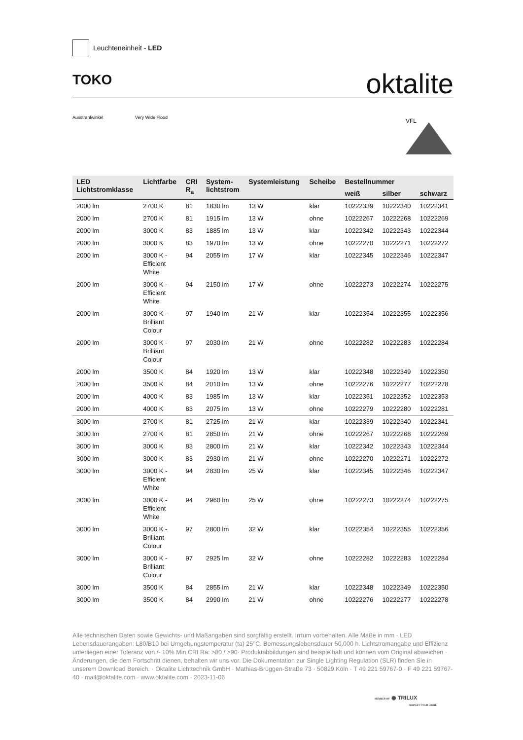Leuchteneinheit - LED
TOKO
oktalite
Ausstrahlwinkel Very Wide Flood VFL
| LED Lichtstromklasse | Lichtfarbe | CRI R<sub>a</sub> | System- lichtstrom | Systemleistung | Scheibe | Bestellnummer | | |
| --- | --- | --- | --- | --- | --- | --- | --- | --- |
| | | | | | | weiß | silber | schwarz |
| 2000 lm | 2700 K | 81 | 1830 lm | 13 W | klar | 10222339 | 10222340 | 10222341 |
| 2000 lm | 2700 K | 81 | 1915 lm | 13 W | ohne | 10222267 | 10222268 | 10222269 |
| 2000 lm | 3000 K | 83 | 1885 lm | 13 W | klar | 10222342 | 10222343 | 10222344 |
| 2000 lm | 3000 K | 83 | 1970 lm | 13 W | ohne | 10222270 | 10222271 | 10222272 |
| 2000 lm | 3000 K - Efficient White | 94 | 2055 lm | 17 W | klar | 10222345 | 10222346 | 10222347 |
| 2000 lm | 3000 K - Efficient White | 94 | 2150 lm | 17 W | ohne | 10222273 | 10222274 | 10222275 |
| 2000 lm | 3000 K - Brilliant Colour | 97 | 1940 lm | 21 W | klar | 10222354 | 10222355 | 10222356 |
| 2000 lm | 3000 K - Brilliant Colour | 97 | 2030 lm | 21 W | ohne | 10222282 | 10222283 | 10222284 |
| 2000 lm | 3500 K | 84 | 1920 lm | 13 W | klar | 10222348 | 10222349 | 10222350 |
| 2000 lm | 3500 K | 84 | 2010 lm | 13 W | ohne | 10222276 | 10222277 | 10222278 |
| 2000 lm | 4000 K | 83 | 1985 lm | 13 W | klar | 10222351 | 10222352 | 10222353 |
| 2000 lm | 4000 K | 83 | 2075 lm | 13 W | ohne | 10222279 | 10222280 | 10222281 |
| 3000 lm | 2700 K | 81 | 2725 lm | 21 W | klar | 10222339 | 10222340 | 10222341 |
| 3000 lm | 2700 K | 81 | 2850 lm | 21 W | ohne | 10222267 | 10222268 | 10222269 |
| 3000 lm | 3000 K | 83 | 2800 lm | 21 W | klar | 10222342 | 10222343 | 10222344 |
| 3000 lm | 3000 K | 83 | 2930 lm | 21 W | ohne | 10222270 | 10222271 | 10222272 |
| 3000 lm | 3000 K - Efficient White | 94 | 2830 lm | 25 W | klar | 10222345 | 10222346 | 10222347 |
| 3000 lm | 3000 K - Efficient White | 94 | 2960 lm | 25 W | ohne | 10222273 | 10222274 | 10222275 |
| 3000 lm | 3000 K - Brilliant Colour | 97 | 2800 lm | 32 W | klar | 10222354 | 10222355 | 10222356 |
| 3000 lm | 3000 K - Brilliant Colour | 97 | 2925 lm | 32 W | ohne | 10222282 | 10222283 | 10222284 |
| 3000 lm | 3500 K | 84 | 2855 lm | 21 W | klar | 10222348 | 10222349 | 10222350 |
| 3000 lm | 3500 K | 84 | 2990 lm | 21 W | ohne | 10222276 | 10222277 | 10222278 |
Alle technischen Daten sowie Gewichts- und Maßangaben sind sorgfältig erstellt. Irrtum vorbehalten. Alle Maße in mm · LED Lebensdauerangaben: L80/B10 bei Umgebungstemperatur (ta) 25°C. Bemessungslebensdauer 50.000 h. Lichtstromangabe und Effizienz unterliegen einer Toleranz von /- 10% Min CRI Ra: >80 / >90· Produktabbildungen sind beispielhaft und können vom Original abweichen · Änderungen, die dem Fortschritt dienen, behalten wir uns vor. Die Dokumentation zur Single Lighting Regulation (SLR) finden Sie in unserem Download Bereich. · Oktalite Lichttechnik GmbH · Mathias-Brüggen-Straße 73 · 50829 Köln · T 49 221 59767-0 · F 49 221 59767-40 · mail@oktalite.com · www.oktalite.com · 2023-11-06
MEMBER OF ◉ TRILUX
SIMPLIFY YOUR LIGHT.